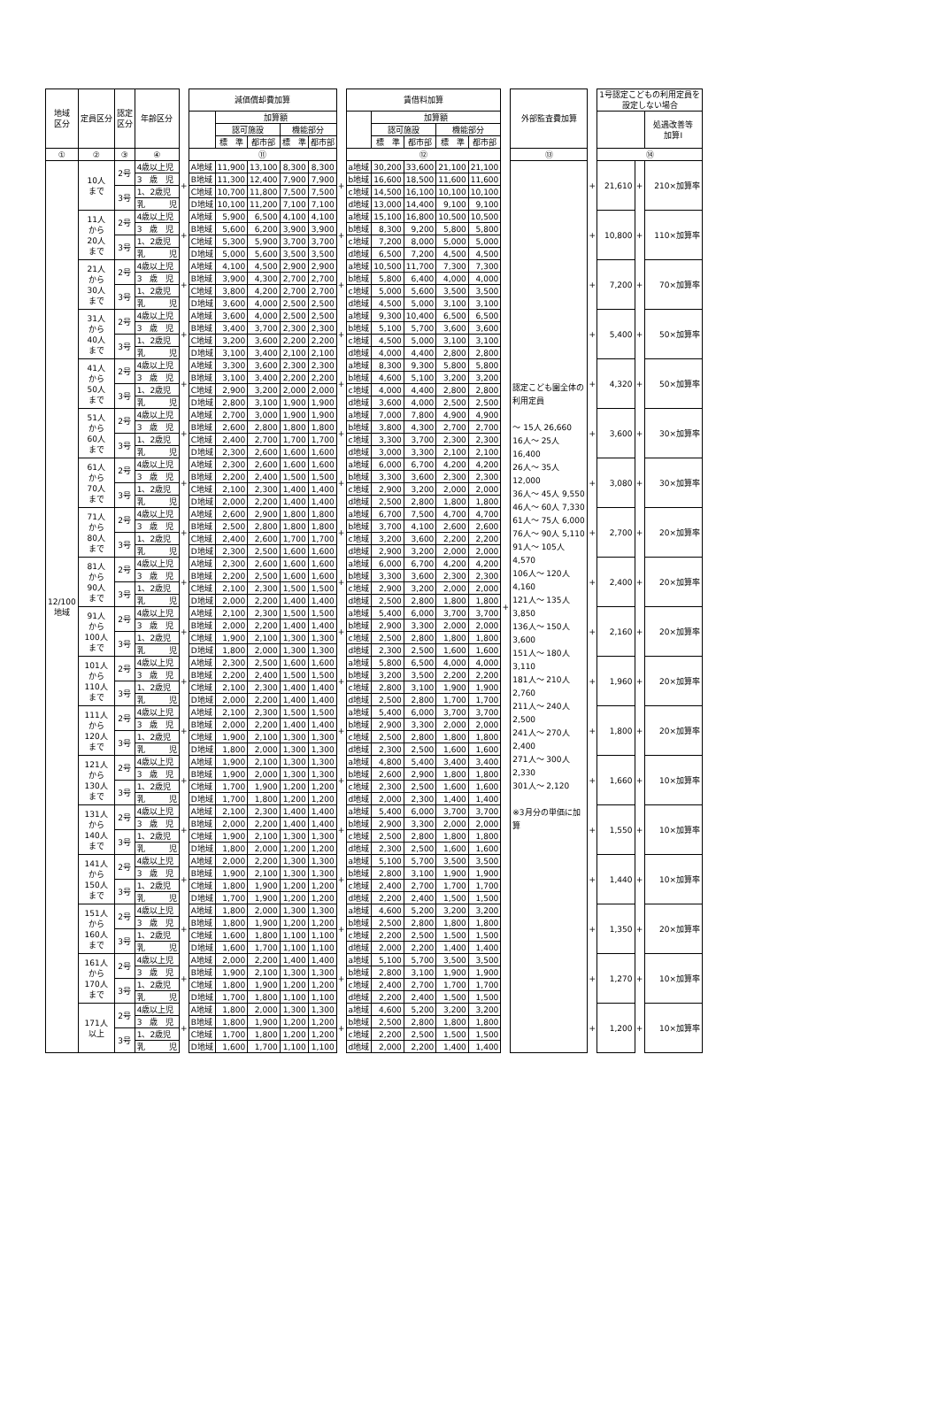| 地域 区分 | 定員区分 | 認定 区分 | 年齢区分 | | 減価償却費加算 | | | | | | 賃借料加算 | | | | | | 外部監査費加算 | | 1号認定こどもの利用定員を 設定しない場合 | | |
| --- | --- | --- | --- | --- | --- | --- | --- | --- | --- | --- | --- | --- | --- | --- | --- | --- | --- | --- | --- | --- | --- |
| | | | | | | 加算額 | | | | | | 加算額 | | | | | | | | | 処遇改善等 加算Ⅰ |
| | | | | | | 認可施設 | | 機能部分 | | | | 認可施設 | | 機能部分 | | | | | | | |
| | | | | | | 標 準 | 都市部 | 標 準 | 都市部 | | | 標 準 | 都市部 | 標 準 | 都市部 | | | | | | |
| ① | ② | ③ | ④ | | ⑪ | | | | | | ⑫ | | | | | | ⑬ | | ⑭ | | |
| 12/100 地域 | 10人 まで | 2号 | 4歳以上児 | + | A地域 | 11,900 | 13,100 | 8,300 | 8,300 | + | a地域 | 30,200 | 33,600 | 21,100 | 21,100 | + | 認定こども園全体の利用定員 ～ 15人 26,660 16人～ 25人 16,400 26人～ 35人 12,000 36人～ 45人 9,550 46人～ 60人 7,330 61人～ 75人 6,000 76人～ 90人 5,110 91人～ 105人 4,570 106人～ 120人 4,160 121人～ 135人 3,850 136人～ 150人 3,600 151人～ 180人 3,110 181人～ 210人 2,760 211人～ 240人 2,500 241人～ 270人 2,400 271人～ 300人 2,330 301人～ 2,120 ※3月分の単価に加算 | + | 21,610 | + | 210×加算率 |
| | | | 3 歳 児 | | B地域 | 11,300 | 12,400 | 7,900 | 7,900 | | b地域 | 16,600 | 18,500 | 11,600 | 11,600 | | | | | | |
| | | 3号 | 1、2歳児 | | C地域 | 10,700 | 11,800 | 7,500 | 7,500 | | c地域 | 14,500 | 16,100 | 10,100 | 10,100 | | | | | | |
| | | | 乳 児 | | D地域 | 10,100 | 11,200 | 7,100 | 7,100 | | d地域 | 13,000 | 14,400 | 9,100 | 9,100 | | | | | | |
| | 11人 から 20人 まで | 2号 | 4歳以上児 | + | A地域 | 5,900 | 6,500 | 4,100 | 4,100 | + | a地域 | 15,100 | 16,800 | 10,500 | 10,500 | | | + | 10,800 | + | 110×加算率 |
| | | | 3 歳 児 | | B地域 | 5,600 | 6,200 | 3,900 | 3,900 | | b地域 | 8,300 | 9,200 | 5,800 | 5,800 | | | | | | |
| | | 3号 | 1、2歳児 | | C地域 | 5,300 | 5,900 | 3,700 | 3,700 | | c地域 | 7,200 | 8,000 | 5,000 | 5,000 | | | | | | |
| | | | 乳 児 | | D地域 | 5,000 | 5,600 | 3,500 | 3,500 | | d地域 | 6,500 | 7,200 | 4,500 | 4,500 | | | | | | |
| | 21人 から 30人 まで | 2号 | 4歳以上児 | + | A地域 | 4,100 | 4,500 | 2,900 | 2,900 | + | a地域 | 10,500 | 11,700 | 7,300 | 7,300 | | | + | 7,200 | + | 70×加算率 |
| | | | 3 歳 児 | | B地域 | 3,900 | 4,300 | 2,700 | 2,700 | | b地域 | 5,800 | 6,400 | 4,000 | 4,000 | | | | | | |
| | | 3号 | 1、2歳児 | | C地域 | 3,800 | 4,200 | 2,700 | 2,700 | | c地域 | 5,000 | 5,600 | 3,500 | 3,500 | | | | | | |
| | | | 乳 児 | | D地域 | 3,600 | 4,000 | 2,500 | 2,500 | | d地域 | 4,500 | 5,000 | 3,100 | 3,100 | | | | | | |
| | 31人 から 40人 まで | 2号 | 4歳以上児 | + | A地域 | 3,600 | 4,000 | 2,500 | 2,500 | + | a地域 | 9,300 | 10,400 | 6,500 | 6,500 | | | + | 5,400 | + | 50×加算率 |
| | | | 3 歳 児 | | B地域 | 3,400 | 3,700 | 2,300 | 2,300 | | b地域 | 5,100 | 5,700 | 3,600 | 3,600 | | | | | | |
| | | 3号 | 1、2歳児 | | C地域 | 3,200 | 3,600 | 2,200 | 2,200 | | c地域 | 4,500 | 5,000 | 3,100 | 3,100 | | | | | | |
| | | | 乳 児 | | D地域 | 3,100 | 3,400 | 2,100 | 2,100 | | d地域 | 4,000 | 4,400 | 2,800 | 2,800 | | | | | | |
| | 41人 から 50人 まで | 2号 | 4歳以上児 | + | A地域 | 3,300 | 3,600 | 2,300 | 2,300 | + | a地域 | 8,300 | 9,300 | 5,800 | 5,800 | | | + | 4,320 | + | 50×加算率 |
| | | | 3 歳 児 | | B地域 | 3,100 | 3,400 | 2,200 | 2,200 | | b地域 | 4,600 | 5,100 | 3,200 | 3,200 | | | | | | |
| | | 3号 | 1、2歳児 | | C地域 | 2,900 | 3,200 | 2,000 | 2,000 | | c地域 | 4,000 | 4,400 | 2,800 | 2,800 | | | | | | |
| | | | 乳 児 | | D地域 | 2,800 | 3,100 | 1,900 | 1,900 | | d地域 | 3,600 | 4,000 | 2,500 | 2,500 | | | | | | |
| | 51人 から 60人 まで | 2号 | 4歳以上児 | + | A地域 | 2,700 | 3,000 | 1,900 | 1,900 | + | a地域 | 7,000 | 7,800 | 4,900 | 4,900 | | | + | 3,600 | + | 30×加算率 |
| | | | 3 歳 児 | | B地域 | 2,600 | 2,800 | 1,800 | 1,800 | | b地域 | 3,800 | 4,300 | 2,700 | 2,700 | | | | | | |
| | | 3号 | 1、2歳児 | | C地域 | 2,400 | 2,700 | 1,700 | 1,700 | | c地域 | 3,300 | 3,700 | 2,300 | 2,300 | | | | | | |
| | | | 乳 児 | | D地域 | 2,300 | 2,600 | 1,600 | 1,600 | | d地域 | 3,000 | 3,300 | 2,100 | 2,100 | | | | | | |
| | 61人 から 70人 まで | 2号 | 4歳以上児 | + | A地域 | 2,300 | 2,600 | 1,600 | 1,600 | + | a地域 | 6,000 | 6,700 | 4,200 | 4,200 | | | + | 3,080 | + | 30×加算率 |
| | | | 3 歳 児 | | B地域 | 2,200 | 2,400 | 1,500 | 1,500 | | b地域 | 3,300 | 3,600 | 2,300 | 2,300 | | | | | | |
| | | 3号 | 1、2歳児 | | C地域 | 2,100 | 2,300 | 1,400 | 1,400 | | c地域 | 2,900 | 3,200 | 2,000 | 2,000 | | | | | | |
| | | | 乳 児 | | D地域 | 2,000 | 2,200 | 1,400 | 1,400 | | d地域 | 2,500 | 2,800 | 1,800 | 1,800 | | | | | | |
| | 71人 から 80人 まで | 2号 | 4歳以上児 | + | A地域 | 2,600 | 2,900 | 1,800 | 1,800 | + | a地域 | 6,700 | 7,500 | 4,700 | 4,700 | | | + | 2,700 | + | 20×加算率 |
| | | | 3 歳 児 | | B地域 | 2,500 | 2,800 | 1,800 | 1,800 | | b地域 | 3,700 | 4,100 | 2,600 | 2,600 | | | | | | |
| | | 3号 | 1、2歳児 | | C地域 | 2,400 | 2,600 | 1,700 | 1,700 | | c地域 | 3,200 | 3,600 | 2,200 | 2,200 | | | | | | |
| | | | 乳 児 | | D地域 | 2,300 | 2,500 | 1,600 | 1,600 | | d地域 | 2,900 | 3,200 | 2,000 | 2,000 | | | | | | |
| | 81人 から 90人 まで | 2号 | 4歳以上児 | + | A地域 | 2,300 | 2,600 | 1,600 | 1,600 | + | a地域 | 6,000 | 6,700 | 4,200 | 4,200 | | | + | 2,400 | + | 20×加算率 |
| | | | 3 歳 児 | | B地域 | 2,200 | 2,500 | 1,600 | 1,600 | | b地域 | 3,300 | 3,600 | 2,300 | 2,300 | | | | | | |
| | | 3号 | 1、2歳児 | | C地域 | 2,100 | 2,300 | 1,500 | 1,500 | | c地域 | 2,900 | 3,200 | 2,000 | 2,000 | | | | | | |
| | | | 乳 児 | | D地域 | 2,000 | 2,200 | 1,400 | 1,400 | | d地域 | 2,500 | 2,800 | 1,800 | 1,800 | | | | | | |
| | 91人 から 100人 まで | 2号 | 4歳以上児 | + | A地域 | 2,100 | 2,300 | 1,500 | 1,500 | + | a地域 | 5,400 | 6,000 | 3,700 | 3,700 | | | + | 2,160 | + | 20×加算率 |
| | | | 3 歳 児 | | B地域 | 2,000 | 2,200 | 1,400 | 1,400 | | b地域 | 2,900 | 3,300 | 2,000 | 2,000 | | | | | | |
| | | 3号 | 1、2歳児 | | C地域 | 1,900 | 2,100 | 1,300 | 1,300 | | c地域 | 2,500 | 2,800 | 1,800 | 1,800 | | | | | | |
| | | | 乳 児 | | D地域 | 1,800 | 2,000 | 1,300 | 1,300 | | d地域 | 2,300 | 2,500 | 1,600 | 1,600 | | | | | | |
| | 101人 から 110人 まで | 2号 | 4歳以上児 | + | A地域 | 2,300 | 2,500 | 1,600 | 1,600 | + | a地域 | 5,800 | 6,500 | 4,000 | 4,000 | | | + | 1,960 | + | 20×加算率 |
| | | | 3 歳 児 | | B地域 | 2,200 | 2,400 | 1,500 | 1,500 | | b地域 | 3,200 | 3,500 | 2,200 | 2,200 | | | | | | |
| | | 3号 | 1、2歳児 | | C地域 | 2,100 | 2,300 | 1,400 | 1,400 | | c地域 | 2,800 | 3,100 | 1,900 | 1,900 | | | | | | |
| | | | 乳 児 | | D地域 | 2,000 | 2,200 | 1,400 | 1,400 | | d地域 | 2,500 | 2,800 | 1,700 | 1,700 | | | | | | |
| | 111人 から 120人 まで | 2号 | 4歳以上児 | + | A地域 | 2,100 | 2,300 | 1,500 | 1,500 | + | a地域 | 5,400 | 6,000 | 3,700 | 3,700 | | | + | 1,800 | + | 20×加算率 |
| | | | 3 歳 児 | | B地域 | 2,000 | 2,200 | 1,400 | 1,400 | | b地域 | 2,900 | 3,300 | 2,000 | 2,000 | | | | | | |
| | | 3号 | 1、2歳児 | | C地域 | 1,900 | 2,100 | 1,300 | 1,300 | | c地域 | 2,500 | 2,800 | 1,800 | 1,800 | | | | | | |
| | | | 乳 児 | | D地域 | 1,800 | 2,000 | 1,300 | 1,300 | | d地域 | 2,300 | 2,500 | 1,600 | 1,600 | | | | | | |
| | 121人 から 130人 まで | 2号 | 4歳以上児 | + | A地域 | 1,900 | 2,100 | 1,300 | 1,300 | + | a地域 | 4,800 | 5,400 | 3,400 | 3,400 | | | + | 1,660 | + | 10×加算率 |
| | | | 3 歳 児 | | B地域 | 1,900 | 2,000 | 1,300 | 1,300 | | b地域 | 2,600 | 2,900 | 1,800 | 1,800 | | | | | | |
| | | 3号 | 1、2歳児 | | C地域 | 1,700 | 1,900 | 1,200 | 1,200 | | c地域 | 2,300 | 2,500 | 1,600 | 1,600 | | | | | | |
| | | | 乳 児 | | D地域 | 1,700 | 1,800 | 1,200 | 1,200 | | d地域 | 2,000 | 2,300 | 1,400 | 1,400 | | | | | | |
| | 131人 から 140人 まで | 2号 | 4歳以上児 | + | A地域 | 2,100 | 2,300 | 1,400 | 1,400 | + | a地域 | 5,400 | 6,000 | 3,700 | 3,700 | | | + | 1,550 | + | 10×加算率 |
| | | | 3 歳 児 | | B地域 | 2,000 | 2,200 | 1,400 | 1,400 | | b地域 | 2,900 | 3,300 | 2,000 | 2,000 | | | | | | |
| | | 3号 | 1、2歳児 | | C地域 | 1,900 | 2,100 | 1,300 | 1,300 | | c地域 | 2,500 | 2,800 | 1,800 | 1,800 | | | | | | |
| | | | 乳 児 | | D地域 | 1,800 | 2,000 | 1,200 | 1,200 | | d地域 | 2,300 | 2,500 | 1,600 | 1,600 | | | | | | |
| | 141人 から 150人 まで | 2号 | 4歳以上児 | + | A地域 | 2,000 | 2,200 | 1,300 | 1,300 | + | a地域 | 5,100 | 5,700 | 3,500 | 3,500 | | | + | 1,440 | + | 10×加算率 |
| | | | 3 歳 児 | | B地域 | 1,900 | 2,100 | 1,300 | 1,300 | | b地域 | 2,800 | 3,100 | 1,900 | 1,900 | | | | | | |
| | | 3号 | 1、2歳児 | | C地域 | 1,800 | 1,900 | 1,200 | 1,200 | | c地域 | 2,400 | 2,700 | 1,700 | 1,700 | | | | | | |
| | | | 乳 児 | | D地域 | 1,700 | 1,900 | 1,200 | 1,200 | | d地域 | 2,200 | 2,400 | 1,500 | 1,500 | | | | | | |
| | 151人 から 160人 まで | 2号 | 4歳以上児 | + | A地域 | 1,800 | 2,000 | 1,300 | 1,300 | + | a地域 | 4,600 | 5,200 | 3,200 | 3,200 | | | + | 1,350 | + | 20×加算率 |
| | | | 3 歳 児 | | B地域 | 1,800 | 1,900 | 1,200 | 1,200 | | b地域 | 2,500 | 2,800 | 1,800 | 1,800 | | | | | | |
| | | 3号 | 1、2歳児 | | C地域 | 1,600 | 1,800 | 1,100 | 1,100 | | c地域 | 2,200 | 2,500 | 1,500 | 1,500 | | | | | | |
| | | | 乳 児 | | D地域 | 1,600 | 1,700 | 1,100 | 1,100 | | d地域 | 2,000 | 2,200 | 1,400 | 1,400 | | | | | | |
| | 161人 から 170人 まで | 2号 | 4歳以上児 | + | A地域 | 2,000 | 2,200 | 1,400 | 1,400 | + | a地域 | 5,100 | 5,700 | 3,500 | 3,500 | | | + | 1,270 | + | 10×加算率 |
| | | | 3 歳 児 | | B地域 | 1,900 | 2,100 | 1,300 | 1,300 | | b地域 | 2,800 | 3,100 | 1,900 | 1,900 | | | | | | |
| | | 3号 | 1、2歳児 | | C地域 | 1,800 | 1,900 | 1,200 | 1,200 | | c地域 | 2,400 | 2,700 | 1,700 | 1,700 | | | | | | |
| | | | 乳 児 | | D地域 | 1,700 | 1,800 | 1,100 | 1,100 | | d地域 | 2,200 | 2,400 | 1,500 | 1,500 | | | | | | |
| | 171人 以上 | 2号 | 4歳以上児 | + | A地域 | 1,800 | 2,000 | 1,300 | 1,300 | + | a地域 | 4,600 | 5,200 | 3,200 | 3,200 | | | + | 1,200 | + | 10×加算率 |
| | | | 3 歳 児 | | B地域 | 1,800 | 1,900 | 1,200 | 1,200 | | b地域 | 2,500 | 2,800 | 1,800 | 1,800 | | | | | | |
| | | 3号 | 1、2歳児 | | C地域 | 1,700 | 1,800 | 1,200 | 1,200 | | c地域 | 2,200 | 2,500 | 1,500 | 1,500 | | | | | | |
| | | | 乳 児 | | D地域 | 1,600 | 1,700 | 1,100 | 1,100 | | d地域 | 2,000 | 2,200 | 1,400 | 1,400 | | | | | | |